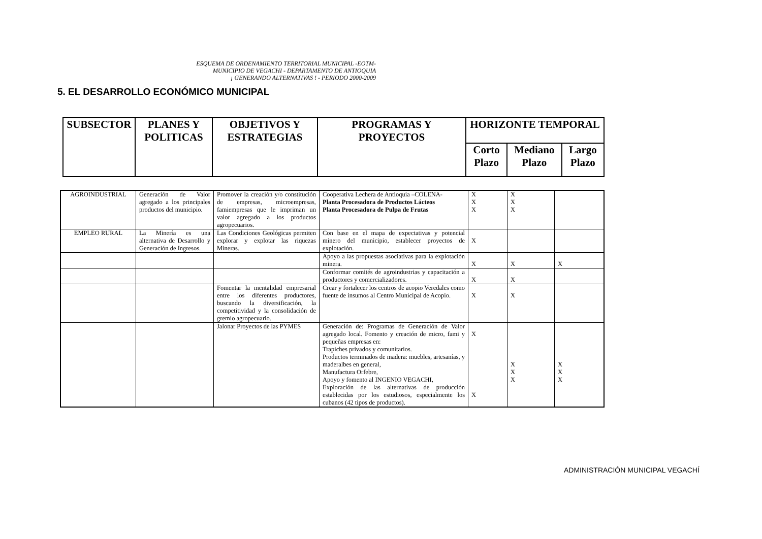ESQUEMA DE ORDENAMIENTO TERRITORIAL MUNICIPAL -EOTM-
MUNICIPIO DE VEGACHI - DEPARTAMENTO DE ANTIOQUIA
¡ GENERANDO ALTERNATIVAS ! - PERIODO 2000-2009
5. EL DESARROLLO ECONÓMICO MUNICIPAL
| SUBSECTOR | PLANES Y POLITICAS | OBJETIVOS Y ESTRATEGIAS | PROGRAMAS Y PROYECTOS | HORIZONTE TEMPORAL | | |
| | | | | Corto Plazo | Mediano Plazo | Largo Plazo |
| AGROINDUSTRIAL | Generación de Valor agregado a los principales productos del municipio. | Promover la creación y/o constitución de empresas, microempresas, famiempresas que le impriman un valor agregado a los productos agropecuarios. | Cooperativa Lechera de Antioquia –COLENA- Planta Procesadora de Productos Lácteos Planta Procesadora de Pulpa de Frutas | X X X | X X X | |
| EMPLEO RURAL | La Minería es una alternativa de Desarrollo y Generación de Ingresos. | Las Condiciones Geológicas permiten explorar y explotar las riquezas Mineras. | Con base en el mapa de expectativas y potencial minero del municipio, establecer proyectos de explotación. | X | | |
| | | | Apoyo a las propuestas asociativas para la explotación minera. | X | X | X |
| | | | Conformar comités de agroindustrias y capacitación a productores y comercializadores. | X | X | |
| | | Fomentar la mentalidad empresarial entre los diferentes productores, buscando la diversificación, la competitividad y la consolidación de gremio agropecuario. | Crear y fortalecer los centros de acopio Veredales como fuente de insumos al Centro Municipal de Acopio. | X | X | |
| | | Jalonar Proyectos de las PYMES | Generación de: Programas de Generación de Valor agregado local. Fomento y creación de micro, fami y pequeñas empresas en: Trapiches privados y comunitarios. Productos terminados de madera: muebles, artesanías, y maderalbes en general, Manufactura Orfebre, Apoyo y fomento al INGENIO VEGACHI, Exploración de las alternativas de producción establecidas por los estudiosos, especialmente los cubanos (42 tipos de productos). | X X | X X X | X X X |
ADMINISTRACIÓN MUNICIPAL VEGACHÍ